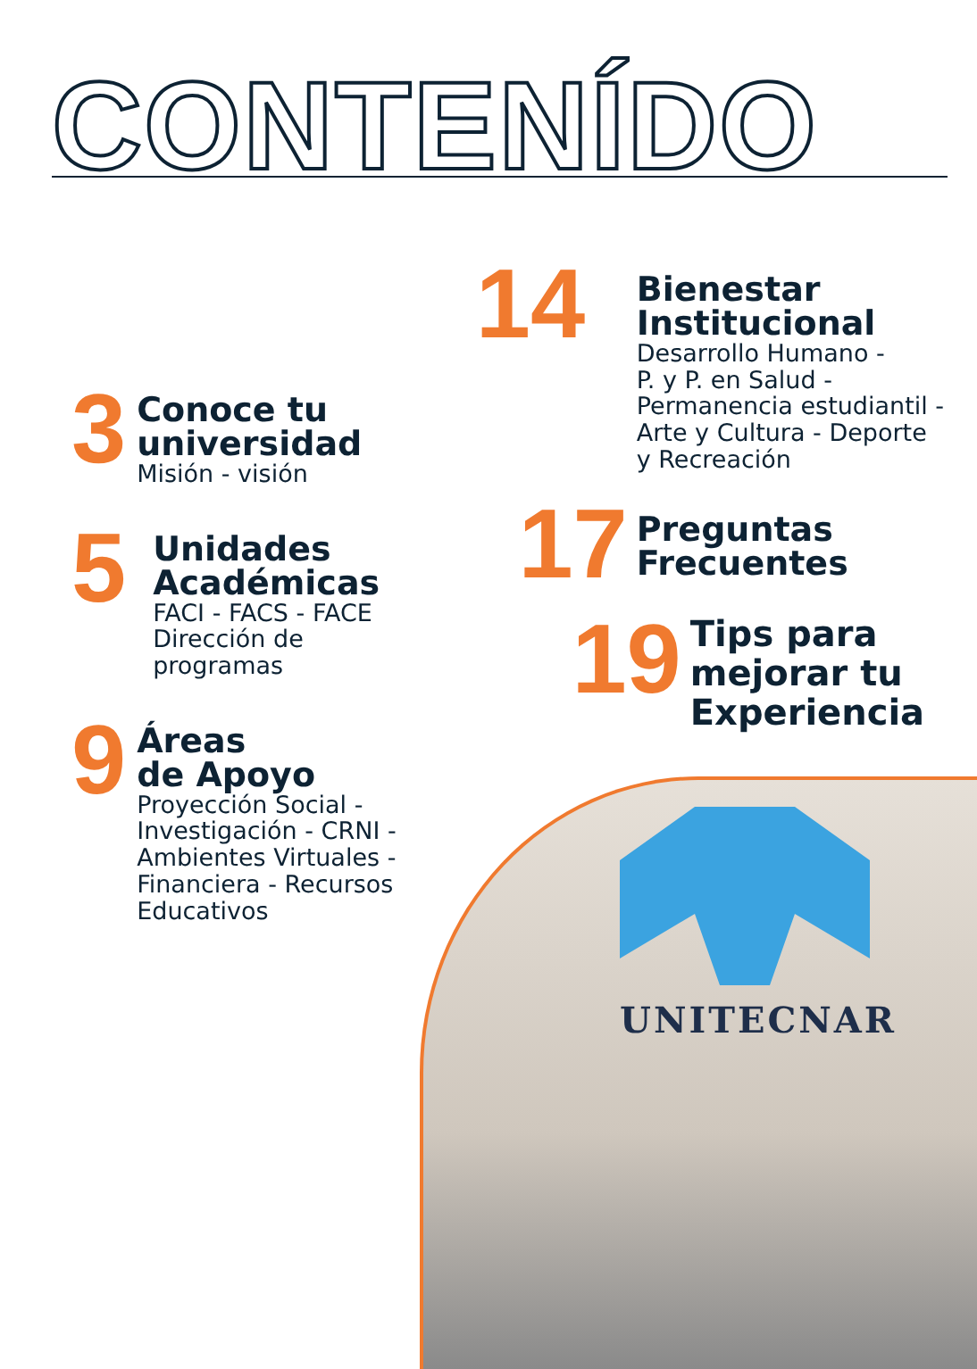CONTENÍDO
3
Conoce tu
universidad
Misión - visión
5
Unidades
Académicas
FACI - FACS - FACE
Dirección de
programas
9
Áreas
de Apoyo
Proyección Social -
Investigación - CRNI -
Ambientes Virtuales -
Financiera - Recursos
Educativos
14
Bienestar
Institucional
Desarrollo Humano -
P. y P. en Salud -
Permanencia estudiantil -
Arte y Cultura - Deporte
y Recreación
17
Preguntas
Frecuentes
19
Tips para
mejorar tu
Experiencia
UNITECNAR